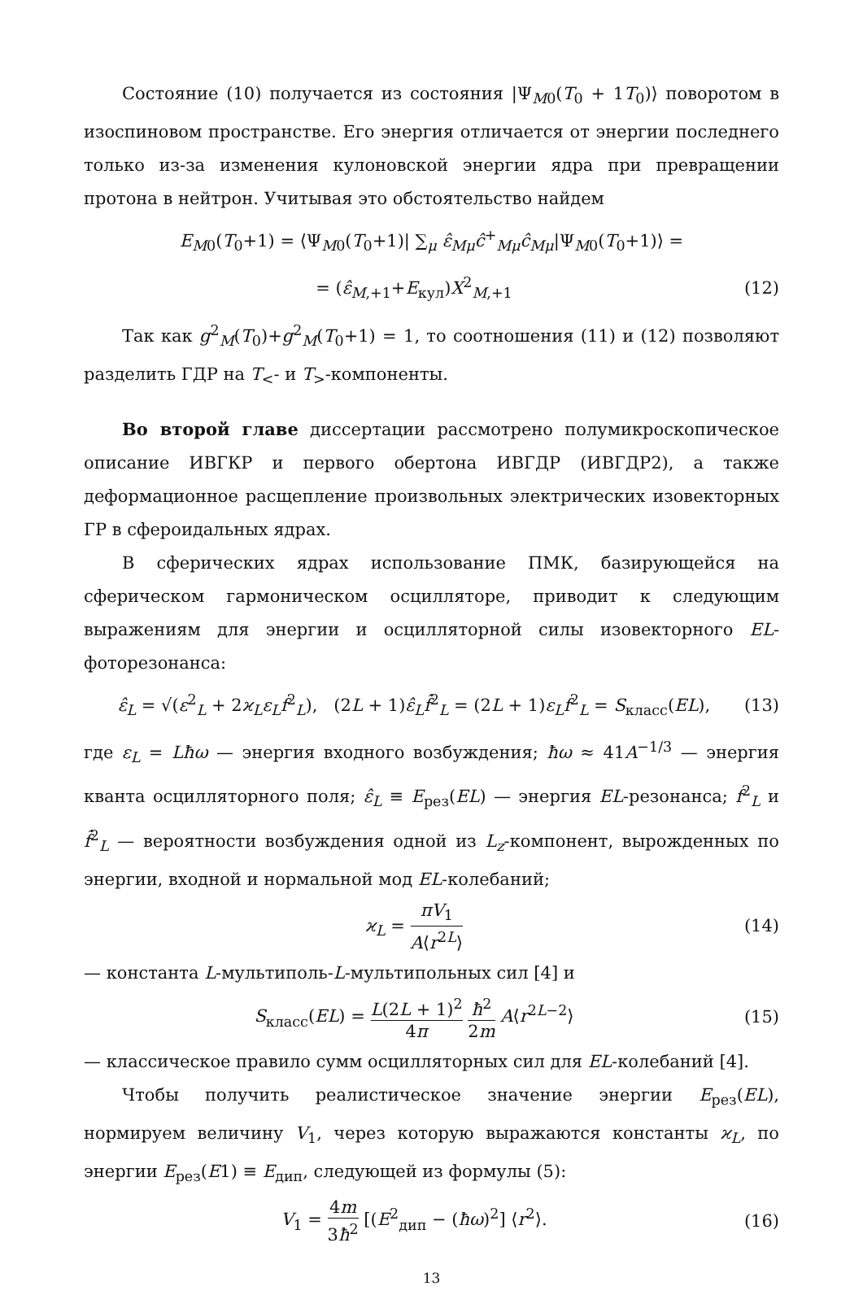Состояние (10) получается из состояния |Ψ<sub>M0</sub>(T<sub>0</sub> + 1T<sub>0</sub>)⟩ поворотом в изоспиновом пространстве. Его энергия отличается от энергии последнего только из-за изменения кулоновской энергии ядра при превращении протона в нейтрон. Учитывая это обстоятельство найдем
E<sub>M0</sub>(T<sub>0</sub>+1) = ⟨Ψ<sub>M0</sub>(T<sub>0</sub>+1)| ∑<sub>μ</sub> ε̂<sub>Mμ</sub>ĉ<sup>+</sup><sub>Mμ</sub>ĉ<sub>Mμ</sub>|Ψ<sub>M0</sub>(T<sub>0</sub>+1)⟩ =
= (ε̂<sub>M,+1</sub>+E<sub>кул</sub>)X<sup>2</sup><sub>M,+1</sub> (12)
Так как g<sup>2</sup><sub>M</sub>(T<sub>0</sub>)+g<sup>2</sup><sub>M</sub>(T<sub>0</sub>+1) = 1, то соотношения (11) и (12) позволяют разделить ГДР на T<sub><</sub>- и T<sub>></sub>-компоненты.
Во второй главе диссертации рассмотрено полумикроскопическое описание ИВГКР и первого обертона ИВГДР (ИВГДР2), а также деформационное расщепление произвольных электрических изовекторных ГР в сфероидальных ядрах.
В сферических ядрах использование ПМК, базирующейся на сферическом гармоническом осцилляторе, приводит к следующим выражениям для энергии и осцилляторной силы изовекторного EL-фоторезонанса:
ε̂<sub>L</sub> = √(ε<sup>2</sup><sub>L</sub> + 2ϰ<sub>L</sub>ε<sub>L</sub>f<sup>2</sup><sub>L</sub>), (2L + 1)ε̂<sub>L</sub>f̂<sup>2</sup><sub>L</sub> = (2L + 1)ε<sub>L</sub>f<sup>2</sup><sub>L</sub> = S<sub>класс</sub>(EL), (13)
где ε<sub>L</sub> = Lħω — энергия входного возбуждения; ħω ≈ 41A<sup>−1/3</sup> — энергия кванта осцилляторного поля; ε̂<sub>L</sub> ≡ E<sub>рез</sub>(EL) — энергия EL-резонанса; f<sup>2</sup><sub>L</sub> и f̂<sup>2</sup><sub>L</sub> — вероятности возбуждения одной из L<sub>z</sub>-компонент, вырожденных по энергии, входной и нормальной мод EL-колебаний;
ϰ<sub>L</sub> = πV<sub>1</sub> A⟨r<sup>2L</sup>⟩ (14)
— константа L-мультиполь-L-мультипольных сил [4] и
S<sub>класс</sub>(EL) = L(2L + 1)<sup>2</sup> 4π ħ<sup>2</sup> 2m A⟨r<sup>2L−2</sup>⟩ (15)
— классическое правило сумм осцилляторных сил для EL-колебаний [4].
Чтобы получить реалистическое значение энергии E<sub>рез</sub>(EL), нормируем величину V<sub>1</sub>, через которую выражаются константы ϰ<sub>L</sub>, по энергии E<sub>рез</sub>(E1) ≡ E<sub>дип</sub>, следующей из формулы (5):
V<sub>1</sub> = 4m 3ħ<sup>2</sup> [(E<sup>2</sup><sub>дип</sub> − (ħω)<sup>2</sup>] ⟨r<sup>2</sup>⟩. (16)
13